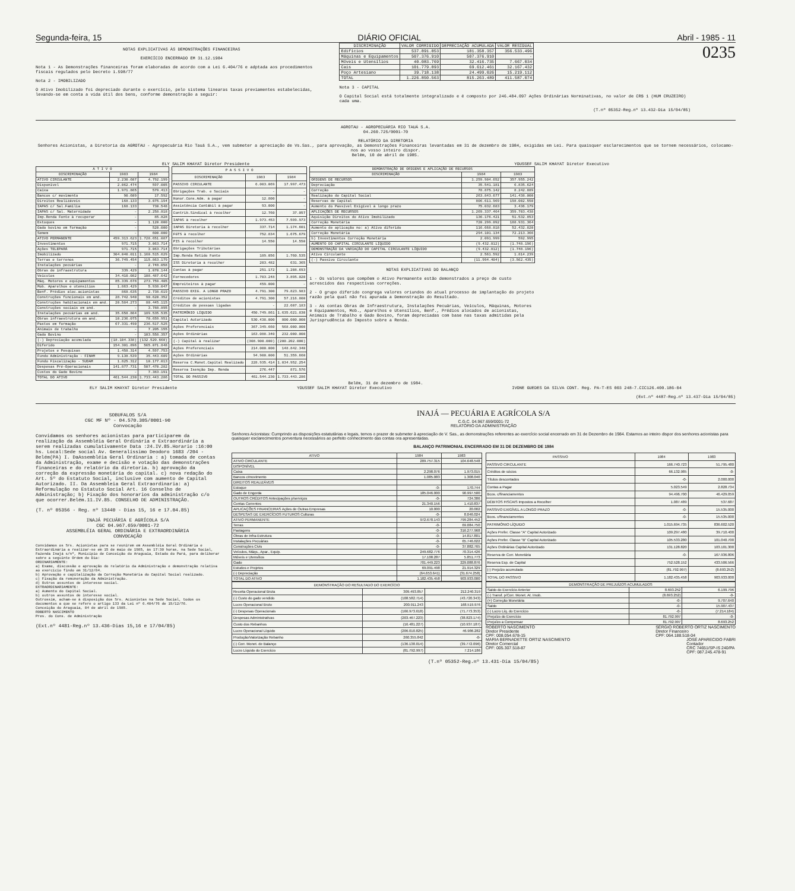Segunda-feira, 15 DIÁRIO OFICIAL Abril - 1985 - 11
NOTAS EXPLICATIVAS ÀS DEMONSTRAÇÕES FINANCEIRAS
EXERCÍCIO ENCERRADO EM 31.12.1984
Nota 1 - As Demonstrações financeiras foram elaboradas de acordo com a Lei 6.404/76 e adptada aos procedimentos fiscais regulados pelo Decreto 1.598/77
Nota 2 - IMOBILIZADO
O Ativo Imobilizado foi depreciado durante o exercício, pelo sistema linearas taxas previamentes estabelecidas, levando-se em conta a vida útil dos bens, conforme demonstração a seguir:
| DISCRIMINAÇÃO | VALOR CORRIGIDO | DEPRECIAÇÃO ACUMULADA | VALOR RESIDUAL |
| --- | --- | --- | --- |
| Edifícios | 537.891.853 | 181.358.357 | 356.533.496 |
| Máquinas e Equipamentos | 507.376.910 | 507.376.910 | - |
| Móveis e Utensílios | 40.083.769 | 32.416.735 | 7.667.034 |
| Cais | 101.779.893 | 69.612.461 | 32.167.432 |
| Poço Artesiano | 39.718.138 | 24.499.026 | 15.219.112 |
| TOTAL | 1.226.850.563 | 815.263.489 | 411.587.074 |
Nota 3 - CAPITAL
O Capital Social está totalmente integralizado e é composto por 246.484.097 Ações Ordinárias Norminativas, no valor de CR$ 1 (HUM CRUZEIRO) cada uma.
(T.nº 05352-Reg.nº 13.432-Dia 15/04/85)
0235
AGROTAU - AGROPECUÁRIA RIO TAUÁ S.A.
04.260.725/0001-70
RELATÓRIO DA DIRETORIA
Senhores Acionistas, a Diretoria da AGROTAU - Agropecuária Rio Tauá S.A., vem submeter a apreciação de Vs.Sas., para aprovação, as Demonstrações Financeiras levantadas em 31 de dezembro de 1984, exigidas em Lei. Para quaisquer esclarecimentos que se tornem necessários, colocamo-nos ao vosso inteiro dispor.
Belém, 10 de abril de 1985.
ELY SALIM KHAYAT Diretor Presidente YOUSSEF SALIM KHAYAT Diretor Executivo
| A T I V O | | |
| --- | --- | --- |
| DISCRIMINAÇÃO | 1983 | 1984 |
| ATIVO CIRCULANTE | 2.230.607 | 4.792.199 |
| Disponível | 2.062.474 | 597.005 |
| Caixa | 1.971.865 | 579.413 |
| Bancos c/ movimento | 90.609 | 17.592 |
| Direitos Realizáveis | 168.133 | 3.075.194 |
| IAPAS c/ Sal.Família | 168.133 | 730.548 |
| IAPAS c/ Sal. Maternidade | - | 2.258.818 |
| Imp.Renda Fonte à recuperar | - | 85.828 |
| Estoques | - | 1.120.000 |
| Gado bovino em formação | - | 520.000 |
| Semem | - | 600.000 |
| ATIVO PERMANENTE | 459.313.623 | 1.728.651.087 |
| Investimentos | 971.715 | 3.063.714 |
| Ações TELEPARÁ | 971.715 | 3.063.714 |
| Imobilizado | 304.040.011 | 1.160.515.629 |
| Terras e terrenos | 36.749.454 | 115.863.179 |
| Instalações pecuárias | - | 2.748.058 |
| Obras de infraestrutura | 339.429 | 1.070.144 |
| Veículos | 34.410.082 | 108.487.642 |
| Máq. Motores e equipamentos | 85.339.678 | 273.759.405 |
| Mob. Aparelhos e utensílios | 1.863.429 | 5.938.047 |
| Benf. Prédios aloc.acionistas | 868.635 | 2.738.619 |
| Construções funcionais em and. | 28.742.940 | 90.620.352 |
| Construções habitacionais em and. | 20.584.273 | 80.445.115 |
| Construções sociais em and. | - | 3.788.895 |
| Instalações pecuárias em and. | 35.658.864 | 189.535.535 |
| Obras infraestrutura em and. | 10.236.075 | 70.659.951 |
| Pastos em formação | 67.331.490 | 236.517.525 |
| Animais de trabalho | - | 7.205.155 |
| Gado Bovino | - | 103.558.357 |
| (-) Depreciação acumulada | (18.104.338) | (132.520.660) |
| Diferido | 154.301.896 | 565.071.848 |
| Projetos e Pesquisas | 1.458.314 | 4.597.753 |
| Fundo Administração - FINAM | 9.138.539 | 35.443.609 |
| Fundo Fiscalização - SUDAM | 1.825.312 | 10.177.013 |
| Despesas Pré-Operacionais | 141.877.731 | 507.470.282 |
| Custos do Gado Bovino | - | 7.383.191 |
| TOTAL DO ATIVO | 461.544.230 | 1.733.443.286 |
| P A S S I V O | | |
| --- | --- | --- |
| DISCRIMINAÇÃO | 1983 | 1984 |
| PASSIVO CIRCULANTE | 6.003.069 | 17.997.473 |
| Obrigações Trab. e Sociais | - | - |
| Honor.Cons.Adm. à pagar | 12.800 | - |
| Assistência Contábil à pagar | 93.000 | - |
| Contrib.Sindical à recolher | 12.760 | 37.057 |
| IAPAS à recolher | 1.973.453 | 7.599.973 |
| IAPAS Diretoria à recolher | 337.714 | 1.174.601 |
| FGTS à recolher | 752.834 | 1.675.679 |
| PIS à recolher | 14.550 | 14.550 |
| Obrigações Tributárias | | |
| Imp.Renda Retido Fonte | 189.056 | 1.760.535 |
| ISS Diretoria à recolher | 203.482 | 631.365 |
| Contas à pagar | 251.172 | 1.208.693 |
| Fornecedores | 1.703.248 | 3.895.020 |
| Empreiteiros à pagar | 459.000 | - |
| PASSIVO EXIG. A LONGO PRAZO | 4.791.300 | 79.823.983 |
| Créditos de acionistas | 4.791.300 | 57.216.800 |
| Créditos de pessoas ligadas | - | 22.607.183 |
| PATRIMÔNIO LÍQUIDO | 450.749.861 | 1.635.621.830 |
| Capital Autorizado | 530.438.000 | 800.000.000 |
| Ações Preferenciais | 367.349.660 | 568.000.000 |
| Ações Ordinárias | 163.088.340 | 232.000.000 |
| (-) Capital à realizar | (308.900.000) | (200.202.000) |
| Ações Preferenciais | 214.000.000 | 148.842.340 |
| Ações Ordinárias | 94.900.000 | 51.359.660 |
| Reserva C.Monet.Capital Realizado | 228.935.414 | 1.034.952.254 |
| Reserva Isenção Imp. Renda | 276.447 | 871.576 |
| TOTAL DO PASSIVO | 461.544.230 | 1.733.443.286 |
| DEMONSTRAÇÃO DE ORIGENS E APLICAÇÃO DE RECURSOS | | |
| --- | --- | --- |
| DISCRIMINAÇÃO | 1984 | 1983 |
| ORIGENS DE RECURSOS | 1.259.904.652 | 357.955.242 |
| Depreciação | 35.541.181 | 6.835.624 |
| Correção | 78.875.142 | 8.242.889 |
| Realização do Capital Social | 263.843.677 | 141.438.000 |
| Reservas de Capital | 806.611.969 | 198.002.550 |
| Aumento do Passível Exigível à longo prazo | 75.032.683 | 3.436.179 |
| APLICAÇÕES DE RECURSOS | 1.269.337.464 | 359.703.438 |
| Aquisição Direitos do Ativo Imobilizado | 136.176.421 | 51.532.853 |
| Correção Monetária | 720.299.092 | 188.931.364 |
| Aumento de aplicação no: a) Ativo diferido | 116.668.818 | 52.432.820 |
| Correção Monetária | 294.101.134 | 72.213.366 |
| b) Investimentos Correção Monetária | 2.091.999 | 592.995 |
| AUMENTO DO CAPITAL CIRCULANTE LÍQUIDO | (9.432.812) | (1.748.196) |
| DEMONSTRAÇÃO DA VARIAÇÃO DO CAPITAL CIRCULANTE LÍQUIDO | (9.432.812) | (1.748.196) |
| Ativo Circulante | 2.561.592 | 1.814.239 |
| (-) Passivo Circulante | (11.994.404) | (3.562.435) |
NOTAS EXPLICATIVAS DO BALANÇO
1 - Os valores que compõem o Ativo Permanente estão demonstrados a preço de custo acrescidos das respectivas correções.
2 - O grupo diferido congrega valores oriundos do atual processo de implantação do projeto razão pela qual não foi apurada a Demonstração do Resultado.
3 - As contas Obras de Infraestrutura, Instalações Pecuárias, Veículos, Máquinas, Motores e Equipamentos, Mob., Aparelhos e Utensílios, Benf., Prédios alocados de acionistas, Animais de Trabalho e Gado Bovino, foram depreciadas com base nas taxas admitidas pela Jurisprudência do Imposto sobre a Renda.
Belém, 31 de dezembro de 1984.
ELY SALIM KHAYAT Diretor Presidente YOUSSEF SALIM KHAYAT Diretor Executivo IVONE GUEDES DA SILVA CONT. Reg. PA-T-ES 003 248-7.CIC126.400.186-04
(Ext.nº 4487-Reg.nº 13.437-Dia 15/04/85)
SOBUFALOS S/A
CGC MF Nº - 04.570.305/0001-90
Convocação
Convidamos os senhores acionistas para participarem da realização da Assembléia Geral Ordinária e Extraordinária a serem realizadas cumulativamente Data :24.IV.85.Horario :16:00 hs. Local:Sede social Av. Generalíssimo Deodoro 1683 /204 - Belém(PA) I. DaAssembléia Geral Ordinaria : a) tomada de contas da Administração, exame e decisão e votação das demonstrações financeiras e do relatório da diretoria. b) aprovação da correção da expressão monetária do capital. c) nova redação do Art. 5º do Estatuto Social, inclusive com aumento de Capital Autorizado. II. Da Assembleia Geral Extraordinaria: a) Reformulação no Estatuto Social Art. 16 Conselho de Administração; b) Fixação dos honorarios da administração c/o que ocorrer.Belém.11.IV.85. CONSELHO DE ADMINISTRAÇÃO.
(T. nº 05356 - Reg. nº 13440 - Dias 15, 16 e 17.04.85)
INAJÁ PECUÁRIA E AGRÍCOLA S/A
CGC 04.967.659/0001-72
ASSEMBLÉIA GERAL ORDINÁRIA E EXTRAORDINÁRIA
CONVOCAÇÃO
Convidamos os Srs. Acionistas para se reunirem em Assembléia Geral Ordinária e Extraordinária a realizar-se em 15 de maio de 1985, às 17:30 horas, na Sede Social, Fazenda Inajá s/nº, Município de Conceição do Araguaia, Estado do Pará, para deliberar sobre a seguinte Ordem do Dia:
ORDINARIAMENTE:
a) Exame, discussão e aprovação do relatório da Administração e demonstração relativa ao exercício findo em 31/12/84.
b) Aprovação e capitalização da Correção Monetária do Capital Social realizado.
c) Fixação da remuneração da Administração.
d) Outros assuntos de interesse social.
EXTRAORDINARIAMENTE:
a) Aumento do Capital Social.
b) outros assuntos de interesse social.
Outrossim, acham-se à disposição dos Srs. Acionistas na Sede Social, todos os documentos a que se refere o artigo 133 da Lei nº 6.404/76 de 15/12/76.
Conceição do Araguaia, 04 de abril de 1985.
ROBERTO NASCIMENTO
Pres. do Cons. de Administração
(Ext.nº 4481-Reg.nº 13.436-Dias 15,16 e 17/04/85)
INAJÁ — PECUÁRIA E AGRÍCOLA S/A
C.G.C. 04.967.659/0001-72
RELATÓRIO DA ADMINISTRAÇÃO
Senhores Acionistas: Cumprindo as disposições estatutárias e legais, temos o prazer de submeter à apreciação de V. Sas., as demonstrações referentes ao exercício social encerrado em 31 de Dezembro de 1984. Estamos ao inteiro dispor dos senhores acionistas para quaisquer esclarecimentos porventura necessários ao perfeito conhecimento das contas ora apresentadas.
BALANÇO PATRIMONIAL ENCERRADO EM 31 DE DEZEMBRO DE 1984
| ATIVO | 1984 | 1983 |
| --- | --- | --- |
| ATIVO CIRCULANTE | 209.757.315 | 104.648.548 |
| DISPONÍVEL | | |
| Caixa | 2.298.076 | 1.973.015 |
| Bancos c/movimento | 1.085.083 | 1.308.040 |
| DIREITOS REALIZÁVEIS | | |
| Estoque | -0- | 170.744 |
| Gado de Engorda | 185.046.000 | 90.997.500 |
| OUTROS CRÉDITOS Antecipações p/serviços | -0- | 724.386 |
| Contas Correntes | 21.340.156 | 1.410.837 |
| APLICAÇÕES FINANCEIRAS Ações de Outras Empresas | 10.000 | 20.002 |
| DESPESAS DE EXERCÍCIOS FUTUROS Culturas | -0- | 8.046.024 |
| ATIVO PERMANENTE | 972.678.143 | 799.284.452 |
| Terras | -0- | 69.084.750 |
| Pastagens | -0- | 316.277.968 |
| Obras de Infra-Estrutura | -0- | 14.817.801 |
| Instalações Pecuárias | -0- | 65.746.022 |
| Construções Civis | -0- | 37.882.765 |
| Veículos, Máqs., Apar., Equip. | 249.682.776 | 70.314.426 |
| Móveis e Utensílios | 17.108.287 | 5.851.773 |
| Gado | 701.449.223 | 229.088.876 |
| Estudos e Projetos | 69.091.498 | 21.914.329 |
| (-) Depreciação | (64.653.641) | (31.674.258) |
| TOTAL DO ATIVO | 1.182.435.458 | 903.933.000 |
| PASSIVO | 1984 | 1983 |
| --- | --- | --- |
| PASSIVO CIRCULANTE | 166.740.723 | 51.795.480 |
| Créditos de sócios | 66.132.985 | -0- |
| Títulos descontados | -0- | 2.000.000 |
| Contas a Pagar | 5.023.549 | 2.828.734 |
| Bcos. c/financiamentos | 94.496.700 | 46.429.059 |
| DÉBITOS FISCAIS Impostos a Recolher | 1.087.489 | 537.687 |
| PASSIVO EXIGÍVEL A LONGO PRAZO | -0- | 15.535.000 |
| Bcos. c/financiamentos | -0- | 15.535.000 |
| PATRIMÔNIO LÍQUIDO | 1.015.694.735 | 836.602.520 |
| Ações Prefer. Classe "A" Capital Autorizado | 109.297.480 | 39.710.400 |
| Ações Prefer. Classe "B" Capital Autorizado | 105.533.280 | 101.040.700 |
| Ações Ordinárias Capital Autorizado | 131.128.820 | 103.101.300 |
| Reserva de Corr. Monetária | -0- | 167.936.806 |
| Reserva Esp. de Capital | 752.528.152 | 433.506.566 |
| (-) Prejuízo acumulado | (81.792.997) | (8.693.252) |
| TOTAL DO PASSIVO | 1.182.435.458 | 903.933.000 |
| DEMONSTRAÇÃO DO RESULTADO DO EXERCÍCIO | | |
| --- | --- | --- |
| Receita Operacional Bruta | 309.493.857 | 212.240.319 |
| (-) Custo do gado vendido | (108.582.714) | (43.720.343) |
| Lucro Operacional Bruto | 200.911.243 | 168.519.976 |
| (-) Despesas Operacionais | (166.973.618) | (71.773.353) |
| Despesas Administrativas | (203.467.223) | (38.823.174) |
| Custo dos Rebanhos | (16.481.227) | (10.937.187) |
| Lucro Operacional Líquido | (206.010.825) | 46.986.282 |
| Produção/Valorização Rebanho | 260.355.842 | -0- |
| (-) Corr. Monet. de Balanço | (136.138.014) | (39.772.096) |
| Lucro Líquido do Exercício | (81.792.997) | 7.214.186 |
| DEMONSTRAÇÃO DE PREJUÍZOS ACUMULADOS | | |
| --- | --- | --- |
| Saldo do Exercício Anterior | 8.693.252 | 6.199.796 |
| (-) Transf. p/Corr. Monet. At. Imob. | (8.693.252) | -0- |
| (+) Correção Monetária | -0- | 9.707.640 |
| Saldo | -0- | 15.907.437 |
| (-) Lucro Líq. do Exercício | -0- | (7.214.184) |
| Prejuízo do Exercício | 81.792.997 | -0- |
| Prejuízo a Compensar | 81.792.997 | 8.693.252 |
ROBERTO NASCIMENTO
Diretor Presidente
CPF: 008.054.678-15 SÉRGIO ROBERTO ORTIZ NASCIMENTO
Diretor Financeiro
CPF: 064.188.518-04
MARIA BERNADETTE ORTIZ NASCIMENTO
Diretor Comercial
CPF: 005.307.518-87 JOSÉ APARECIDO FABRI
Contador
CRC 74651/SP-IS 240/PA
CPF: 087.245.478-91
(T.nº 05352-Reg.nº 13.431-Dia 15/04/85)